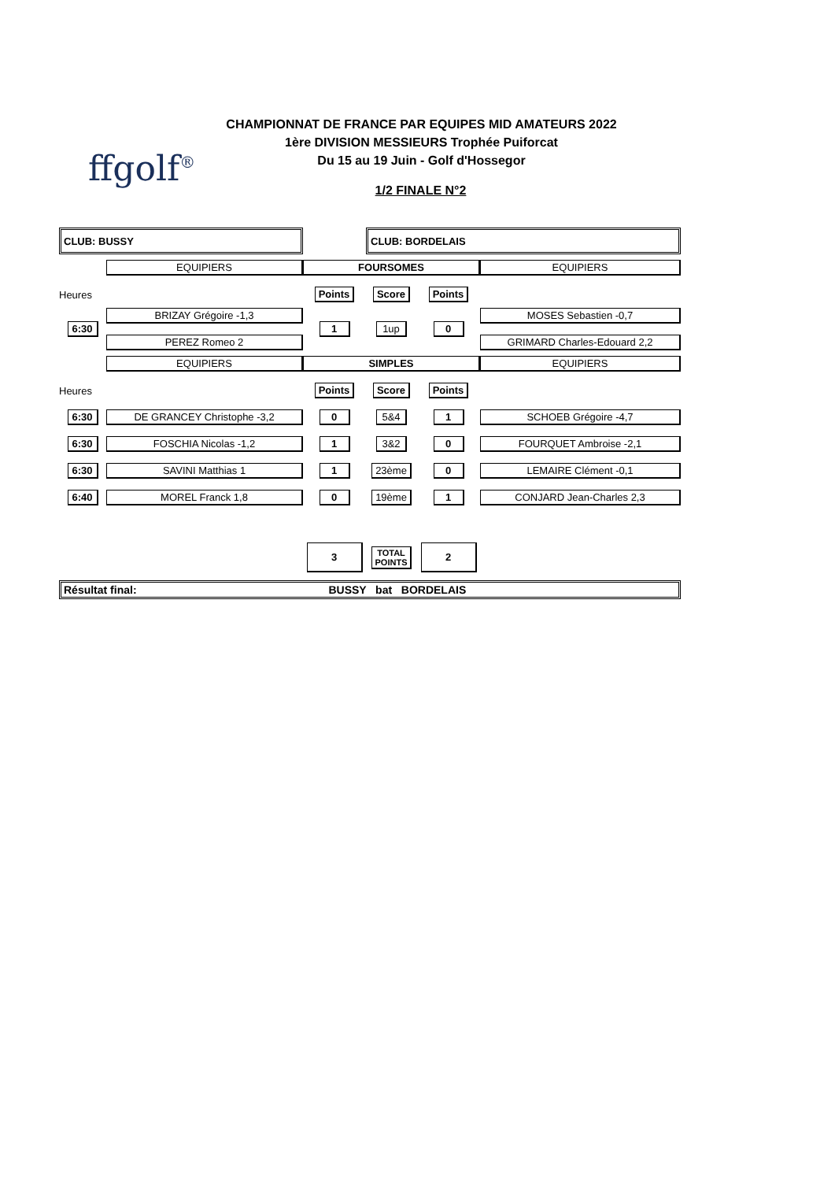ffgolf<sup>®</sup>
CHAMPIONNAT DE FRANCE PAR EQUIPES MID AMATEURS 2022
1ère DIVISION MESSIEURS Trophée Puiforcat
Du 15 au 19 Juin - Golf d'Hossegor
1/2 FINALE N°2
| CLUB: BUSSY | | | CLUB: BORDELAIS | | |
| | EQUIPIERS | FOURSOMES | | | EQUIPIERS |
| Heures | | Points | Score | Points | |
| 6:30 | BRIZAY Grégoire -1,3 PEREZ Romeo 2 | 1 | 1up | 0 | MOSES Sebastien -0,7 GRIMARD Charles-Edouard 2,2 |
| | EQUIPIERS | SIMPLES | | | EQUIPIERS |
| Heures | | Points | Score | Points | |
| 6:30 | DE GRANCEY Christophe -3,2 | 0 | 5&4 | 1 | SCHOEB Grégoire -4,7 |
| 6:30 | FOSCHIA Nicolas -1,2 | 1 | 3&2 | 0 | FOURQUET Ambroise -2,1 |
| 6:30 | SAVINI Matthias 1 | 1 | 23ème | 0 | LEMAIRE Clément -0,1 |
| 6:40 | MOREL Franck 1,8 | 0 | 19ème | 1 | CONJARD Jean-Charles 2,3 |
| | | 3 | TOTAL POINTS | 2 | |
| Résultat final: BUSSY bat BORDELAIS | | | | | |